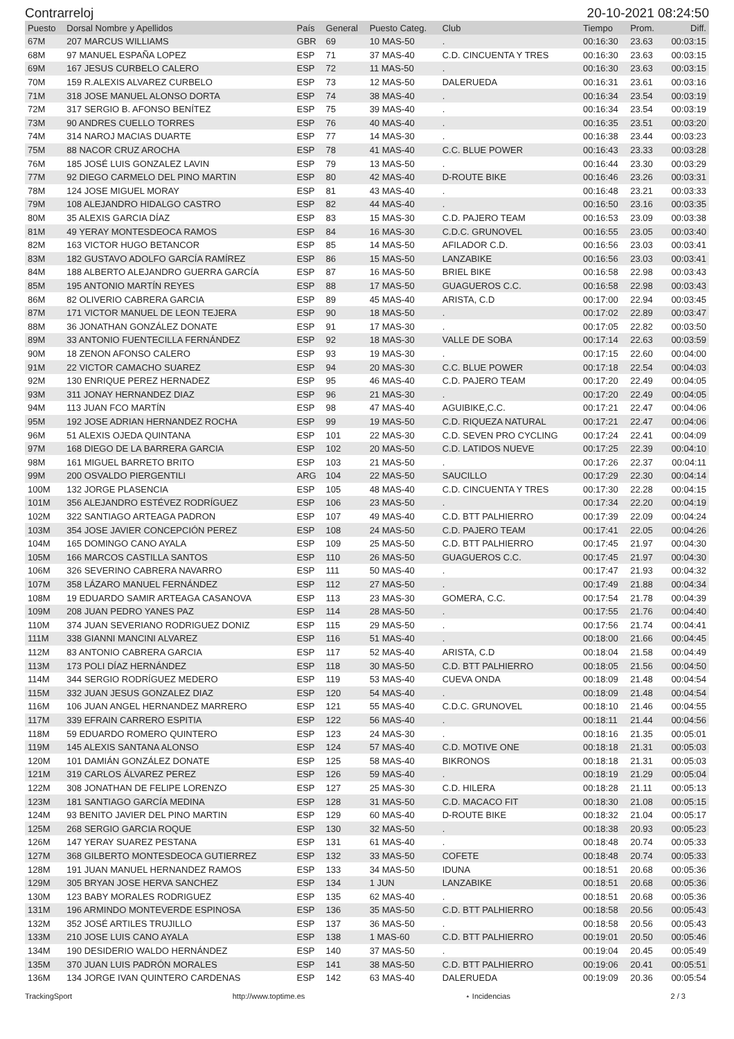Contrarreloj 20-10-2021 08:24:50
| Puesto | Dorsal Nombre y Apellidos | País | General | Puesto Categ. | Club | Tiempo | Prom. | Diff. |
| --- | --- | --- | --- | --- | --- | --- | --- | --- |
| 67M | 207 MARCUS WILLIAMS | GBR | 69 | 10 MAS-50 | . | 00:16:30 | 23.63 | 00:03:15 |
| 68M | 97 MANUEL ESPAÑA LOPEZ | ESP | 71 | 37 MAS-40 | C.D. CINCUENTA Y TRES | 00:16:30 | 23.63 | 00:03:15 |
| 69M | 167 JESUS CURBELO CALERO | ESP | 72 | 11 MAS-50 | . | 00:16:30 | 23.63 | 00:03:15 |
| 70M | 159 R.ALEXIS ALVAREZ CURBELO | ESP | 73 | 12 MAS-50 | DALERUEDA | 00:16:31 | 23.61 | 00:03:16 |
| 71M | 318 JOSE MANUEL ALONSO DORTA | ESP | 74 | 38 MAS-40 | . | 00:16:34 | 23.54 | 00:03:19 |
| 72M | 317 SERGIO B. AFONSO BENÍTEZ | ESP | 75 | 39 MAS-40 | . | 00:16:34 | 23.54 | 00:03:19 |
| 73M | 90 ANDRES CUELLO TORRES | ESP | 76 | 40 MAS-40 | . | 00:16:35 | 23.51 | 00:03:20 |
| 74M | 314 NAROJ MACIAS DUARTE | ESP | 77 | 14 MAS-30 | . | 00:16:38 | 23.44 | 00:03:23 |
| 75M | 88 NACOR CRUZ AROCHA | ESP | 78 | 41 MAS-40 | C.C. BLUE POWER | 00:16:43 | 23.33 | 00:03:28 |
| 76M | 185 JOSÉ LUIS GONZALEZ LAVIN | ESP | 79 | 13 MAS-50 | . | 00:16:44 | 23.30 | 00:03:29 |
| 77M | 92 DIEGO CARMELO DEL PINO MARTIN | ESP | 80 | 42 MAS-40 | D-ROUTE BIKE | 00:16:46 | 23.26 | 00:03:31 |
| 78M | 124 JOSE MIGUEL MORAY | ESP | 81 | 43 MAS-40 | . | 00:16:48 | 23.21 | 00:03:33 |
| 79M | 108 ALEJANDRO HIDALGO CASTRO | ESP | 82 | 44 MAS-40 | . | 00:16:50 | 23.16 | 00:03:35 |
| 80M | 35 ALEXIS GARCIA DÍAZ | ESP | 83 | 15 MAS-30 | C.D. PAJERO TEAM | 00:16:53 | 23.09 | 00:03:38 |
| 81M | 49 YERAY MONTESDEOCA RAMOS | ESP | 84 | 16 MAS-30 | C.D.C. GRUNOVEL | 00:16:55 | 23.05 | 00:03:40 |
| 82M | 163 VICTOR HUGO BETANCOR | ESP | 85 | 14 MAS-50 | AFILADOR C.D. | 00:16:56 | 23.03 | 00:03:41 |
| 83M | 182 GUSTAVO ADOLFO GARCÍA RAMÍREZ | ESP | 86 | 15 MAS-50 | LANZABIKE | 00:16:56 | 23.03 | 00:03:41 |
| 84M | 188 ALBERTO ALEJANDRO GUERRA GARCÍA | ESP | 87 | 16 MAS-50 | BRIEL BIKE | 00:16:58 | 22.98 | 00:03:43 |
| 85M | 195 ANTONIO MARTÍN REYES | ESP | 88 | 17 MAS-50 | GUAGUEROS C.C. | 00:16:58 | 22.98 | 00:03:43 |
| 86M | 82 OLIVERIO CABRERA GARCIA | ESP | 89 | 45 MAS-40 | ARISTA, C.D | 00:17:00 | 22.94 | 00:03:45 |
| 87M | 171 VICTOR MANUEL DE LEON TEJERA | ESP | 90 | 18 MAS-50 | . | 00:17:02 | 22.89 | 00:03:47 |
| 88M | 36 JONATHAN GONZÁLEZ DONATE | ESP | 91 | 17 MAS-30 | . | 00:17:05 | 22.82 | 00:03:50 |
| 89M | 33 ANTONIO FUENTECILLA FERNÁNDEZ | ESP | 92 | 18 MAS-30 | VALLE DE SOBA | 00:17:14 | 22.63 | 00:03:59 |
| 90M | 18 ZENON AFONSO CALERO | ESP | 93 | 19 MAS-30 | . | 00:17:15 | 22.60 | 00:04:00 |
| 91M | 22 VICTOR CAMACHO SUAREZ | ESP | 94 | 20 MAS-30 | C.C. BLUE POWER | 00:17:18 | 22.54 | 00:04:03 |
| 92M | 130 ENRIQUE PEREZ HERNADEZ | ESP | 95 | 46 MAS-40 | C.D. PAJERO TEAM | 00:17:20 | 22.49 | 00:04:05 |
| 93M | 311 JONAY HERNANDEZ DIAZ | ESP | 96 | 21 MAS-30 | . | 00:17:20 | 22.49 | 00:04:05 |
| 94M | 113 JUAN FCO MARTÍN | ESP | 98 | 47 MAS-40 | AGUIBIKE,C.C. | 00:17:21 | 22.47 | 00:04:06 |
| 95M | 192 JOSE ADRIAN HERNANDEZ ROCHA | ESP | 99 | 19 MAS-50 | C.D. RIQUEZA NATURAL | 00:17:21 | 22.47 | 00:04:06 |
| 96M | 51 ALEXIS OJEDA QUINTANA | ESP | 101 | 22 MAS-30 | C.D. SEVEN PRO CYCLING | 00:17:24 | 22.41 | 00:04:09 |
| 97M | 168 DIEGO DE LA BARRERA GARCIA | ESP | 102 | 20 MAS-50 | C.D. LATIDOS NUEVE | 00:17:25 | 22.39 | 00:04:10 |
| 98M | 161 MIGUEL BARRETO BRITO | ESP | 103 | 21 MAS-50 | . | 00:17:26 | 22.37 | 00:04:11 |
| 99M | 200 OSVALDO PIERGENTILI | ARG | 104 | 22 MAS-50 | SAUCILLO | 00:17:29 | 22.30 | 00:04:14 |
| 100M | 132 JORGE PLASENCIA | ESP | 105 | 48 MAS-40 | C.D. CINCUENTA Y TRES | 00:17:30 | 22.28 | 00:04:15 |
| 101M | 356 ALEJANDRO ESTÉVEZ RODRÍGUEZ | ESP | 106 | 23 MAS-50 | . | 00:17:34 | 22.20 | 00:04:19 |
| 102M | 322 SANTIAGO ARTEAGA PADRON | ESP | 107 | 49 MAS-40 | C.D. BTT PALHIERRO | 00:17:39 | 22.09 | 00:04:24 |
| 103M | 354 JOSE JAVIER CONCEPCIÓN PEREZ | ESP | 108 | 24 MAS-50 | C.D. PAJERO TEAM | 00:17:41 | 22.05 | 00:04:26 |
| 104M | 165 DOMINGO CANO AYALA | ESP | 109 | 25 MAS-50 | C.D. BTT PALHIERRO | 00:17:45 | 21.97 | 00:04:30 |
| 105M | 166 MARCOS CASTILLA SANTOS | ESP | 110 | 26 MAS-50 | GUAGUEROS C.C. | 00:17:45 | 21.97 | 00:04:30 |
| 106M | 326 SEVERINO CABRERA NAVARRO | ESP | 111 | 50 MAS-40 | . | 00:17:47 | 21.93 | 00:04:32 |
| 107M | 358 LÁZARO MANUEL FERNÁNDEZ | ESP | 112 | 27 MAS-50 | . | 00:17:49 | 21.88 | 00:04:34 |
| 108M | 19 EDUARDO SAMIR ARTEAGA CASANOVA | ESP | 113 | 23 MAS-30 | GOMERA, C.C. | 00:17:54 | 21.78 | 00:04:39 |
| 109M | 208 JUAN PEDRO YANES PAZ | ESP | 114 | 28 MAS-50 | . | 00:17:55 | 21.76 | 00:04:40 |
| 110M | 374 JUAN SEVERIANO RODRIGUEZ DONIZ | ESP | 115 | 29 MAS-50 | . | 00:17:56 | 21.74 | 00:04:41 |
| 111M | 338 GIANNI MANCINI ALVAREZ | ESP | 116 | 51 MAS-40 | . | 00:18:00 | 21.66 | 00:04:45 |
| 112M | 83 ANTONIO CABRERA GARCIA | ESP | 117 | 52 MAS-40 | ARISTA, C.D | 00:18:04 | 21.58 | 00:04:49 |
| 113M | 173 POLI DÍAZ HERNÁNDEZ | ESP | 118 | 30 MAS-50 | C.D. BTT PALHIERRO | 00:18:05 | 21.56 | 00:04:50 |
| 114M | 344 SERGIO RODRÍGUEZ MEDERO | ESP | 119 | 53 MAS-40 | CUEVA ONDA | 00:18:09 | 21.48 | 00:04:54 |
| 115M | 332 JUAN JESUS GONZALEZ DIAZ | ESP | 120 | 54 MAS-40 | . | 00:18:09 | 21.48 | 00:04:54 |
| 116M | 106 JUAN ANGEL HERNANDEZ MARRERO | ESP | 121 | 55 MAS-40 | C.D.C. GRUNOVEL | 00:18:10 | 21.46 | 00:04:55 |
| 117M | 339 EFRAIN CARRERO ESPITIA | ESP | 122 | 56 MAS-40 | . | 00:18:11 | 21.44 | 00:04:56 |
| 118M | 59 EDUARDO ROMERO QUINTERO | ESP | 123 | 24 MAS-30 | . | 00:18:16 | 21.35 | 00:05:01 |
| 119M | 145 ALEXIS SANTANA ALONSO | ESP | 124 | 57 MAS-40 | C.D. MOTIVE ONE | 00:18:18 | 21.31 | 00:05:03 |
| 120M | 101 DAMIÁN GONZÁLEZ DONATE | ESP | 125 | 58 MAS-40 | BIKRONOS | 00:18:18 | 21.31 | 00:05:03 |
| 121M | 319 CARLOS ÁLVAREZ PEREZ | ESP | 126 | 59 MAS-40 | . | 00:18:19 | 21.29 | 00:05:04 |
| 122M | 308 JONATHAN DE FELIPE LORENZO | ESP | 127 | 25 MAS-30 | C.D. HILERA | 00:18:28 | 21.11 | 00:05:13 |
| 123M | 181 SANTIAGO GARCÍA MEDINA | ESP | 128 | 31 MAS-50 | C.D. MACACO FIT | 00:18:30 | 21.08 | 00:05:15 |
| 124M | 93 BENITO JAVIER DEL PINO MARTIN | ESP | 129 | 60 MAS-40 | D-ROUTE BIKE | 00:18:32 | 21.04 | 00:05:17 |
| 125M | 268 SERGIO GARCIA ROQUE | ESP | 130 | 32 MAS-50 | . | 00:18:38 | 20.93 | 00:05:23 |
| 126M | 147 YERAY SUAREZ PESTANA | ESP | 131 | 61 MAS-40 | . | 00:18:48 | 20.74 | 00:05:33 |
| 127M | 368 GILBERTO MONTESDEOCA GUTIERREZ | ESP | 132 | 33 MAS-50 | COFETE | 00:18:48 | 20.74 | 00:05:33 |
| 128M | 191 JUAN MANUEL HERNANDEZ RAMOS | ESP | 133 | 34 MAS-50 | IDUNA | 00:18:51 | 20.68 | 00:05:36 |
| 129M | 305 BRYAN JOSE HERVA SANCHEZ | ESP | 134 | 1 JUN | LANZABIKE | 00:18:51 | 20.68 | 00:05:36 |
| 130M | 123 BABY MORALES RODRIGUEZ | ESP | 135 | 62 MAS-40 | . | 00:18:51 | 20.68 | 00:05:36 |
| 131M | 196 ARMINDO MONTEVERDE ESPINOSA | ESP | 136 | 35 MAS-50 | C.D. BTT PALHIERRO | 00:18:58 | 20.56 | 00:05:43 |
| 132M | 352 JOSÉ ARTILES TRUJILLO | ESP | 137 | 36 MAS-50 | . | 00:18:58 | 20.56 | 00:05:43 |
| 133M | 210 JOSE LUIS CANO AYALA | ESP | 138 | 1 MAS-60 | C.D. BTT PALHIERRO | 00:19:01 | 20.50 | 00:05:46 |
| 134M | 190 DESIDERIO WALDO HERNÁNDEZ | ESP | 140 | 37 MAS-50 | . | 00:19:04 | 20.45 | 00:05:49 |
| 135M | 370 JUAN LUIS PADRÓN MORALES | ESP | 141 | 38 MAS-50 | C.D. BTT PALHIERRO | 00:19:06 | 20.41 | 00:05:51 |
| 136M | 134 JORGE IVAN QUINTERO CARDENAS | ESP | 142 | 63 MAS-40 | DALERUEDA | 00:19:09 | 20.36 | 00:05:54 |
TrackingSport http://www.toptime.es ⋆ Incidencias 2 / 3